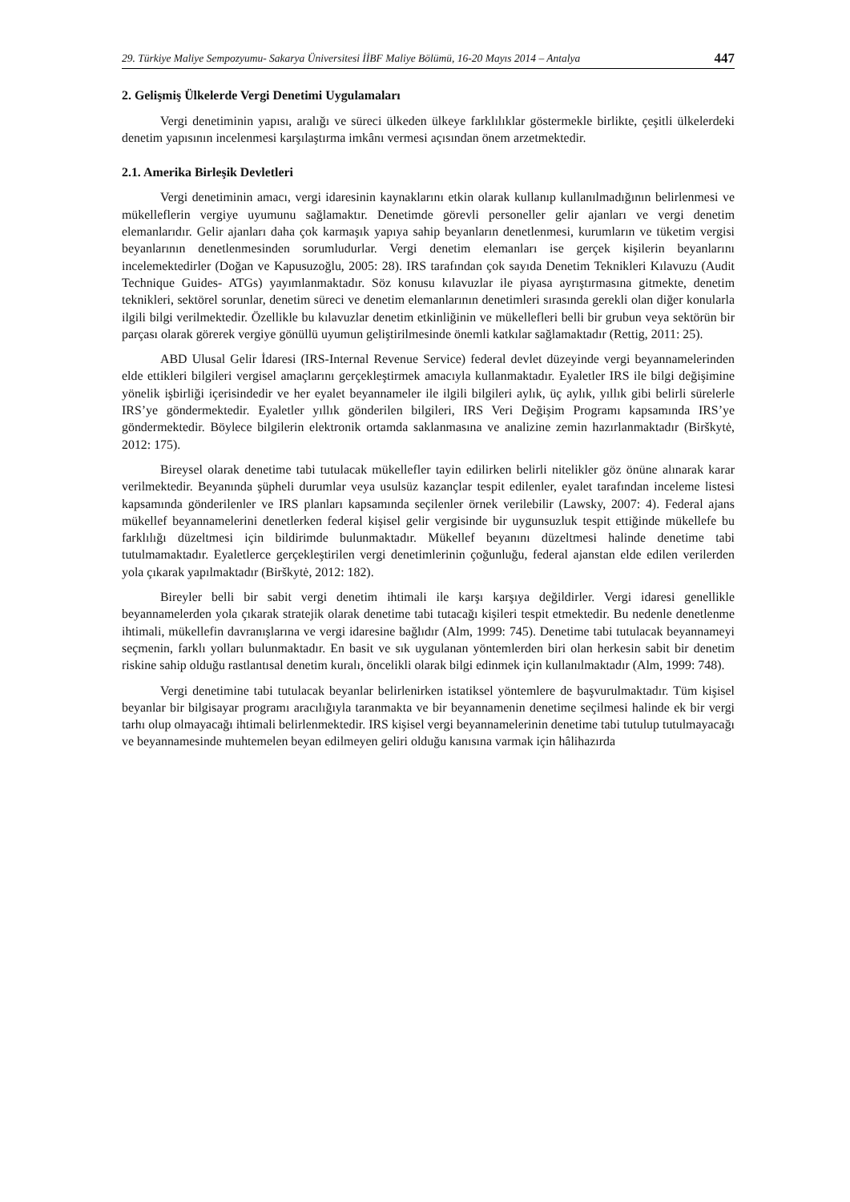29. Türkiye Maliye Sempozyumu- Sakarya Üniversitesi İİBF Maliye Bölümü, 16-20 Mayıs 2014 – Antalya 447
2. Gelişmiş Ülkelerde Vergi Denetimi Uygulamaları
Vergi denetiminin yapısı, aralığı ve süreci ülkeden ülkeye farklılıklar göstermekle birlikte, çeşitli ülkelerdeki denetim yapısının incelenmesi karşılaştırma imkânı vermesi açısından önem arzetmektedir.
2.1. Amerika Birleşik Devletleri
Vergi denetiminin amacı, vergi idaresinin kaynaklarını etkin olarak kullanıp kullanılmadığının belirlenmesi ve mükelleflerin vergiye uyumunu sağlamaktır. Denetimde görevli personeller gelir ajanları ve vergi denetim elemanlarıdır. Gelir ajanları daha çok karmaşık yapıya sahip beyanların denetlenmesi, kurumların ve tüketim vergisi beyanlarının denetlenmesinden sorumludurlar. Vergi denetim elemanları ise gerçek kişilerin beyanlarını incelemektedirler (Doğan ve Kapusuzoğlu, 2005: 28). IRS tarafından çok sayıda Denetim Teknikleri Kılavuzu (Audit Technique Guides- ATGs) yayımlanmaktadır. Söz konusu kılavuzlar ile piyasa ayrıştırmasına gitmekte, denetim teknikleri, sektörel sorunlar, denetim süreci ve denetim elemanlarının denetimleri sırasında gerekli olan diğer konularla ilgili bilgi verilmektedir. Özellikle bu kılavuzlar denetim etkinliğinin ve mükellefleri belli bir grubun veya sektörün bir parçası olarak görerek vergiye gönüllü uyumun geliştirilmesinde önemli katkılar sağlamaktadır (Rettig, 2011: 25).
ABD Ulusal Gelir İdaresi (IRS-Internal Revenue Service) federal devlet düzeyinde vergi beyannamelerinden elde ettikleri bilgileri vergisel amaçlarını gerçekleştirmek amacıyla kullanmaktadır. Eyaletler IRS ile bilgi değişimine yönelik işbirliği içerisindedir ve her eyalet beyannameler ile ilgili bilgileri aylık, üç aylık, yıllık gibi belirli sürelerle IRS’ye göndermektedir. Eyaletler yıllık gönderilen bilgileri, IRS Veri Değişim Programı kapsamında IRS’ye göndermektedir. Böylece bilgilerin elektronik ortamda saklanmasına ve analizine zemin hazırlanmaktadır (Birškytė, 2012: 175).
Bireysel olarak denetime tabi tutulacak mükellefler tayin edilirken belirli nitelikler göz önüne alınarak karar verilmektedir. Beyanında şüpheli durumlar veya usulsüz kazançlar tespit edilenler, eyalet tarafından inceleme listesi kapsamında gönderilenler ve IRS planları kapsamında seçilenler örnek verilebilir (Lawsky, 2007: 4). Federal ajans mükellef beyannamelerini denetlerken federal kişisel gelir vergisinde bir uygunsuzluk tespit ettiğinde mükellefe bu farklılığı düzeltmesi için bildirimde bulunmaktadır. Mükellef beyanını düzeltmesi halinde denetime tabi tutulmamaktadır. Eyaletlerce gerçekleştirilen vergi denetimlerinin çoğunluğu, federal ajanstan elde edilen verilerden yola çıkarak yapılmaktadır (Birškytė, 2012: 182).
Bireyler belli bir sabit vergi denetim ihtimali ile karşı karşıya değildirler. Vergi idaresi genellikle beyannamelerden yola çıkarak stratejik olarak denetime tabi tutacağı kişileri tespit etmektedir. Bu nedenle denetlenme ihtimali, mükellefin davranışlarına ve vergi idaresine bağlıdır (Alm, 1999: 745). Denetime tabi tutulacak beyannameyi seçmenin, farklı yolları bulunmaktadır. En basit ve sık uygulanan yöntemlerden biri olan herkesin sabit bir denetim riskine sahip olduğu rastlantısal denetim kuralı, öncelikli olarak bilgi edinmek için kullanılmaktadır (Alm, 1999: 748).
Vergi denetimine tabi tutulacak beyanlar belirlenirken istatiksel yöntemlere de başvurulmaktadır. Tüm kişisel beyanlar bir bilgisayar programı aracılığıyla taranmakta ve bir beyannamenin denetime seçilmesi halinde ek bir vergi tarhı olup olmayacağı ihtimali belirlenmektedir. IRS kişisel vergi beyannamelerinin denetime tabi tutulup tutulmayacağı ve beyannamesinde muhtemelen beyan edilmeyen geliri olduğu kanısına varmak için hâlihazırda